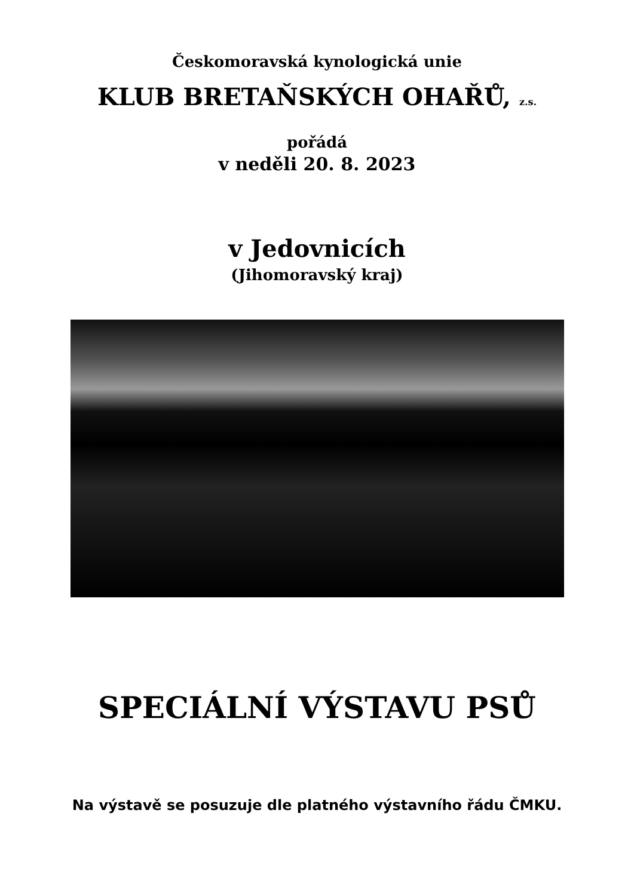Českomoravská kynologická unie
KLUB BRETAŇSKÝCH OHAŘŮ, z.s.
pořádá
v neděli 20. 8. 2023
v Jedovnicích
(Jihomoravský kraj)
SPECIÁLNÍ VÝSTAVU PSŮ
Na výstavě se posuzuje dle platného výstavního řádu ČMKU.